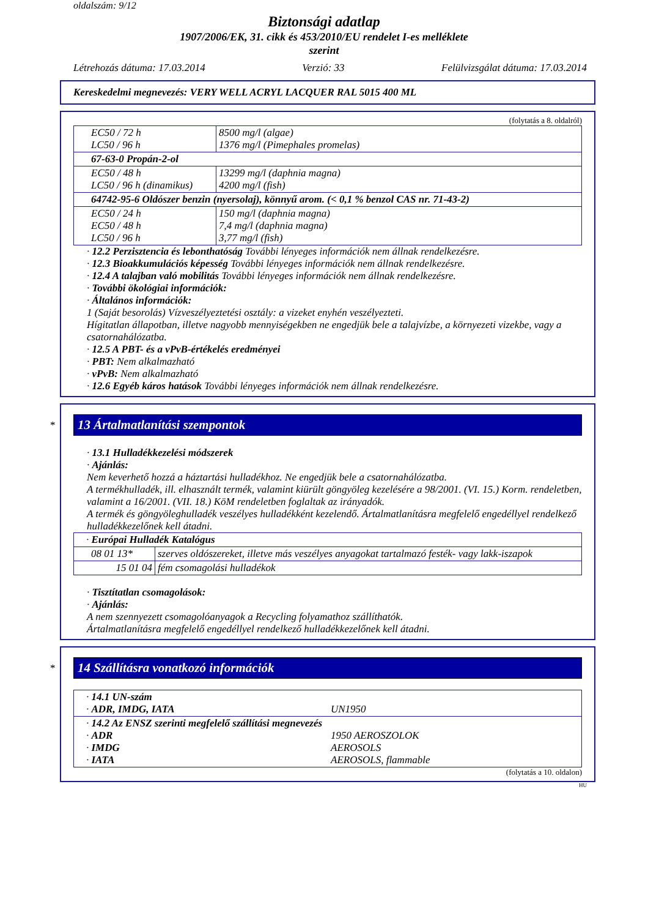oldalszám: 9/12
Biztonsági adatlap
1907/2006/EK, 31. cikk és 453/2010/EU rendelet I-es melléklete
szerint
Létrehozás dátuma: 17.03.2014 Verzió: 33 Felülvizsgálat dátuma: 17.03.2014
Kereskedelmi megnevezés: VERY WELL ACRYL LACQUER RAL 5015 400 ML
(folytatás a 8. oldalról)
| EC50 / 72 h LC50 / 96 h | 8500 mg/l (algae) 1376 mg/l (Pimephales promelas) |
| 67-63-0 Propán-2-ol | |
| EC50 / 48 h LC50 / 96 h (dinamikus) | 13299 mg/l (daphnia magna) 4200 mg/l (fish) |
| 64742-95-6 Oldószer benzin (nyersolaj), könnyű arom. (< 0,1 % benzol CAS nr. 71-43-2) | |
| EC50 / 24 h EC50 / 48 h LC50 / 96 h | 150 mg/l (daphnia magna) 7,4 mg/l (daphnia magna) 3,77 mg/l (fish) |
· 12.2 Perzisztencia és lebonthatóság További lényeges információk nem állnak rendelkezésre.
· 12.3 Bioakkumulációs képesség További lényeges információk nem állnak rendelkezésre.
· 12.4 A talajban való mobilitás További lényeges információk nem állnak rendelkezésre.
· További ökológiai információk:
· Általános információk:
1 (Saját besorolás) Vízveszélyeztetési osztály: a vizeket enyhén veszélyezteti.
Hígitatlan állapotban, illetve nagyobb mennyiségekben ne engedjük bele a talajvízbe, a környezeti vizekbe, vagy a csatornahálózatba.
· 12.5 A PBT- és a vPvB-értékelés eredményei
· PBT: Nem alkalmazható
· vPvB: Nem alkalmazható
· 12.6 Egyéb káros hatások További lényeges információk nem állnak rendelkezésre.
*
13 Ártalmatlanítási szempontok
· 13.1 Hulladékkezelési módszerek
· Ajánlás:
Nem keverhető hozzá a háztartási hulladékhoz. Ne engedjük bele a csatornahálózatba.
A termékhulladék, ill. elhasznált termék, valamint kiürült göngyöleg kezelésére a 98/2001. (VI. 15.) Korm. rendeletben, valamint a 16/2001. (VII. 18.) KöM rendeletben foglaltak az irányadók.
A termék és göngyöleghulladék veszélyes hulladékként kezelendő. Ártalmatlanításra megfelelő engedéllyel rendelkező hulladékkezelőnek kell átadni.
| · Európai Hulladék Katalógus | |
| 08 01 13* | szerves oldószereket, illetve más veszélyes anyagokat tartalmazó festék- vagy lakk-iszapok |
| 15 01 04 | fém csomagolási hulladékok |
· Tisztítatlan csomagolások:
· Ajánlás:
A nem szennyezett csomagolóanyagok a Recycling folyamathoz szállíthatók.
Ártalmatlanításra megfelelő engedéllyel rendelkező hulladékkezelőnek kell átadni.
*
14 Szállításra vonatkozó információk
| · 14.1 UN-szám · ADR, IMDG, IATA UN1950 |
| · 14.2 Az ENSZ szerinti megfelelő szállítási megnevezés · ADR 1950 AEROSZOLOK · IMDG AEROSOLS · IATA AEROSOLS, flammable |
(folytatás a 10. oldalon)
HU